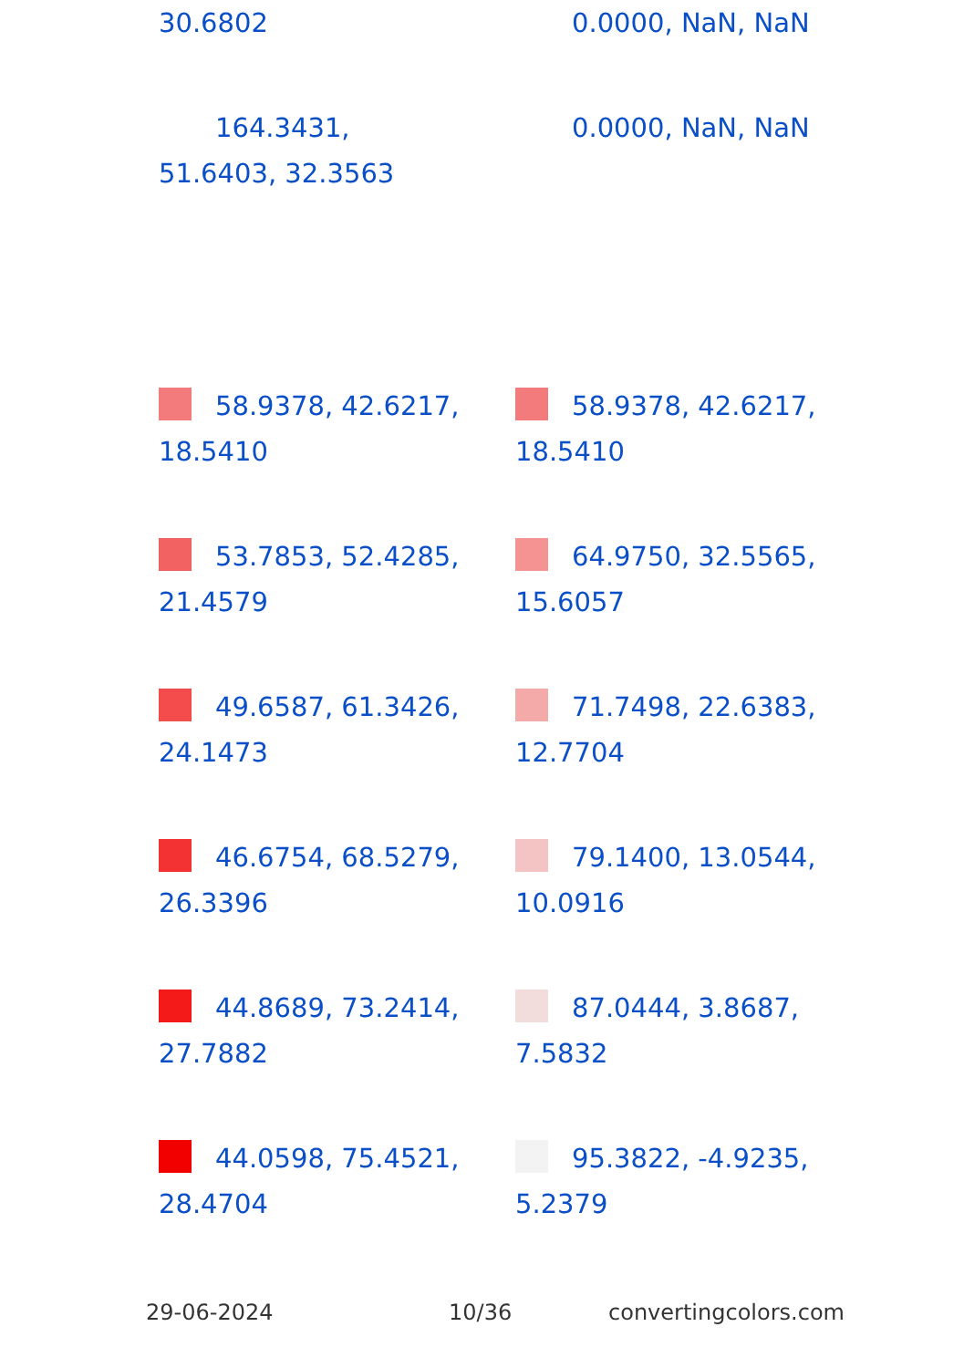30.6802 0.0000, NaN, NaN
164.3431, 51.6403, 32.3563
0.0000, NaN, NaN
58.9378, 42.6217, 18.5410
58.9378, 42.6217, 18.5410
53.7853, 52.4285, 21.4579
64.9750, 32.5565, 15.6057
49.6587, 61.3426, 24.1473
71.7498, 22.6383, 12.7704
46.6754, 68.5279, 26.3396
79.1400, 13.0544, 10.0916
44.8689, 73.2414, 27.7882
87.0444, 3.8687, 7.5832
44.0598, 75.4521, 28.4704
95.3822, -4.9235, 5.2379
29-06-2024 10/36 convertingcolors.com